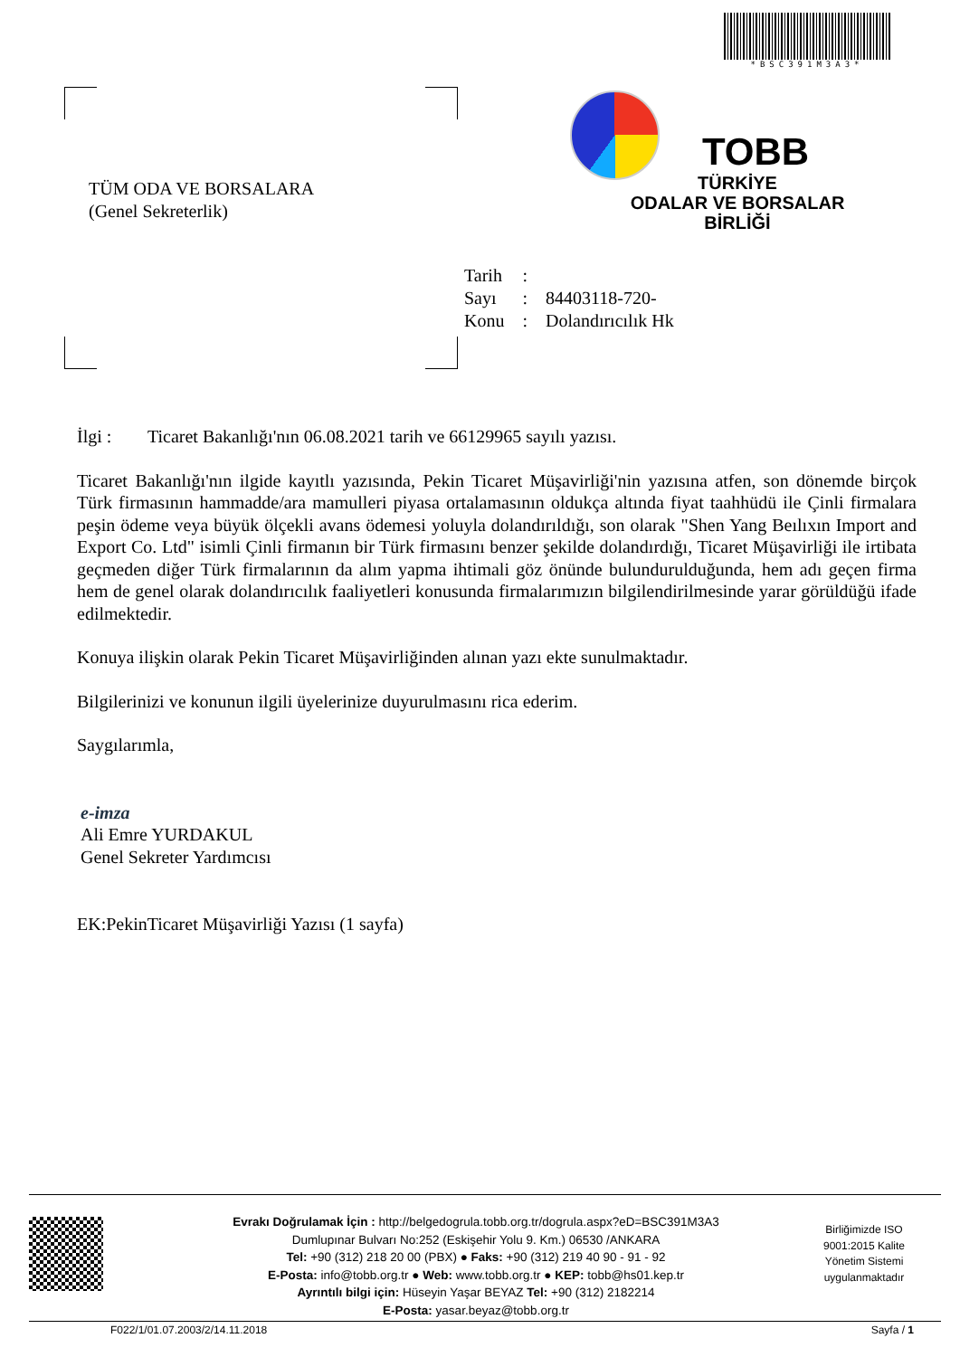*BSC391M3A3*
TÜM ODA VE BORSALARA
(Genel Sekreterlik)
TOBB
TÜRKİYE
ODALAR VE BORSALAR
BİRLİĞİ
| Tarih | : | |
| Sayı | : | 84403118-720- |
| Konu | : | Dolandırıcılık Hk |
İlgi : Ticaret Bakanlığı'nın 06.08.2021 tarih ve 66129965 sayılı yazısı.
Ticaret Bakanlığı'nın ilgide kayıtlı yazısında, Pekin Ticaret Müşavirliği'nin yazısına atfen, son dönemde birçok Türk firmasının hammadde/ara mamulleri piyasa ortalamasının oldukça altında fiyat taahhüdü ile Çinli firmalara peşin ödeme veya büyük ölçekli avans ödemesi yoluyla dolandırıldığı, son olarak "Shen Yang Beılıxın Import and Export Co. Ltd" isimli Çinli firmanın bir Türk firmasını benzer şekilde dolandırdığı, Ticaret Müşavirliği ile irtibata geçmeden diğer Türk firmalarının da alım yapma ihtimali göz önünde bulundurulduğunda, hem adı geçen firma hem de genel olarak dolandırıcılık faaliyetleri konusunda firmalarımızın bilgilendirilmesinde yarar görüldüğü ifade edilmektedir.
Konuya ilişkin olarak Pekin Ticaret Müşavirliğinden alınan yazı ekte sunulmaktadır.
Bilgilerinizi ve konunun ilgili üyelerinize duyurulmasını rica ederim.
Saygılarımla,
e-imza
Ali Emre YURDAKUL
Genel Sekreter Yardımcısı
EK:PekinTicaret Müşavirliği Yazısı (1 sayfa)
Birliğimizde ISO 9001:2015 Kalite Yönetim Sistemi uygulanmaktadır
Evrakı Doğrulamak İçin : http://belgedogrula.tobb.org.tr/dogrula.aspx?eD=BSC391M3A3
Dumlupınar Bulvarı No:252 (Eskişehir Yolu 9. Km.) 06530 /ANKARA
Tel: +90 (312) 218 20 00 (PBX) ● Faks: +90 (312) 219 40 90 - 91 - 92
E-Posta: info@tobb.org.tr ● Web: www.tobb.org.tr ● KEP: tobb@hs01.kep.tr
Ayrıntılı bilgi için: Hüseyin Yaşar BEYAZ Tel: +90 (312) 2182214
E-Posta: yasar.beyaz@tobb.org.tr
F022/1/01.07.2003/2/14.11.2018 Sayfa / 1